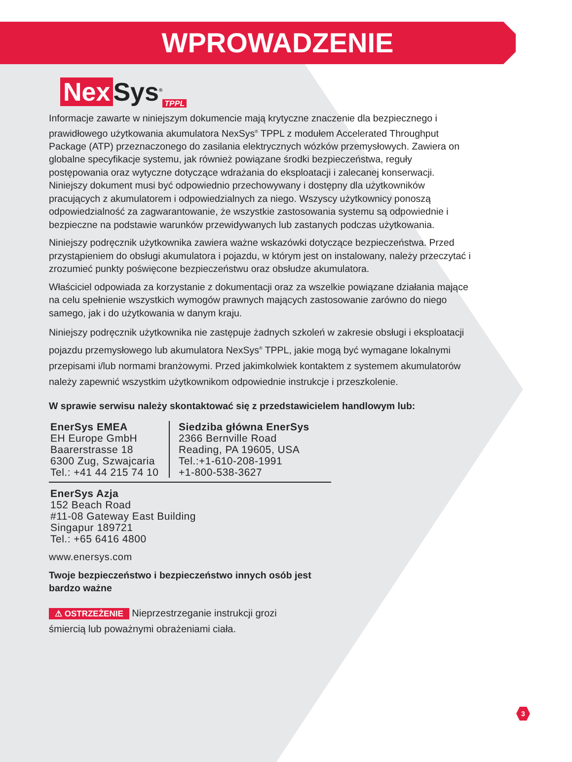WPROWADZENIE
Nex Sys<sup>®</sup><sub>TPPL</sub>
Informacje zawarte w niniejszym dokumencie mają krytyczne znaczenie dla bezpiecznego i prawidłowego użytkowania akumulatora NexSys<sup>®</sup> TPPL z modułem Accelerated Throughput Package (ATP) przeznaczonego do zasilania elektrycznych wózków przemysłowych. Zawiera on globalne specyfikacje systemu, jak również powiązane środki bezpieczeństwa, reguły postępowania oraz wytyczne dotyczące wdrażania do eksploatacji i zalecanej konserwacji. Niniejszy dokument musi być odpowiednio przechowywany i dostępny dla użytkowników pracujących z akumulatorem i odpowiedzialnych za niego. Wszyscy użytkownicy ponoszą odpowiedzialność za zagwarantowanie, że wszystkie zastosowania systemu są odpowiednie i bezpieczne na podstawie warunków przewidywanych lub zastanych podczas użytkowania.
Niniejszy podręcznik użytkownika zawiera ważne wskazówki dotyczące bezpieczeństwa. Przed przystąpieniem do obsługi akumulatora i pojazdu, w którym jest on instalowany, należy przeczytać i zrozumieć punkty poświęcone bezpieczeństwu oraz obsłudze akumulatora.
Właściciel odpowiada za korzystanie z dokumentacji oraz za wszelkie powiązane działania mające na celu spełnienie wszystkich wymogów prawnych mających zastosowanie zarówno do niego samego, jak i do użytkowania w danym kraju.
Niniejszy podręcznik użytkownika nie zastępuje żadnych szkoleń w zakresie obsługi i eksploatacji pojazdu przemysłowego lub akumulatora NexSys<sup>®</sup> TPPL, jakie mogą być wymagane lokalnymi przepisami i/lub normami branżowymi. Przed jakimkolwiek kontaktem z systemem akumulatorów należy zapewnić wszystkim użytkownikom odpowiednie instrukcje i przeszkolenie.
W sprawie serwisu należy skontaktować się z przedstawicielem handlowym lub:
EnerSys EMEA
EH Europe GmbH
Baarerstrasse 18
6300 Zug, Szwajcaria
Tel.: +41 44 215 74 10
Siedziba główna EnerSys
2366 Bernville Road
Reading, PA 19605, USA
Tel.:+1-610-208-1991
+1-800-538-3627
EnerSys Azja
152 Beach Road
#11-08 Gateway East Building
Singapur 189721
Tel.: +65 6416 4800
www.enersys.com
Twoje bezpieczeństwo i bezpieczeństwo innych osób jest
bardzo ważne
⚠ OSTRZEŻENIE Nieprzestrzeganie instrukcji grozi
śmiercią lub poważnymi obrażeniami ciała.
3